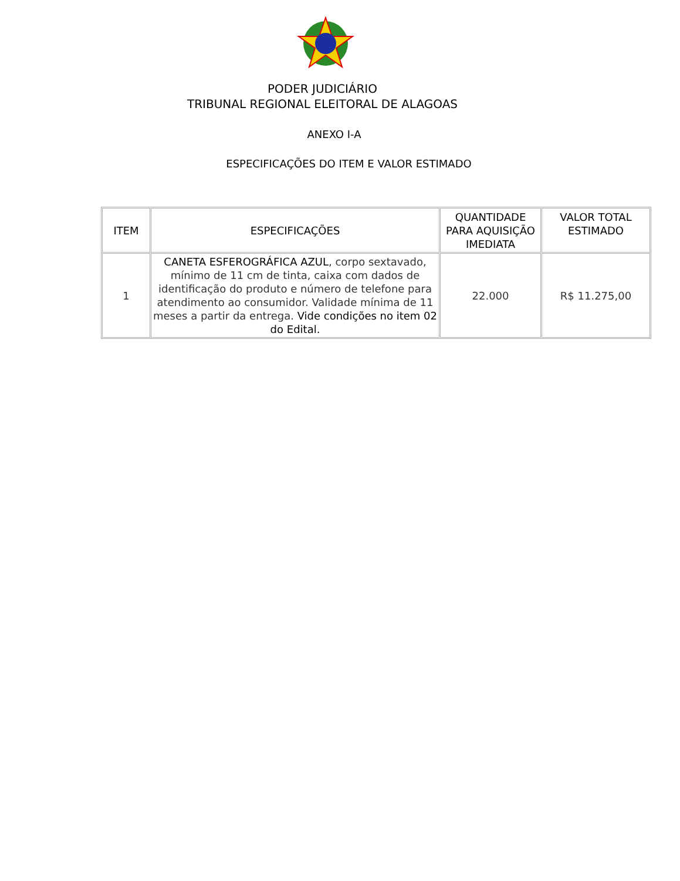PODER JUDICIÁRIO
TRIBUNAL REGIONAL ELEITORAL DE ALAGOAS
ANEXO I-A
ESPECIFICAÇÕES DO ITEM E VALOR ESTIMADO
| ITEM | ESPECIFICAÇÕES | QUANTIDADE PARA AQUISIÇÃO IMEDIATA | VALOR TOTAL ESTIMADO |
| --- | --- | --- | --- |
| 1 | CANETA ESFEROGRÁFICA AZUL , corpo sextavado, mínimo de 11 cm de tinta, caixa com dados de identificação do produto e número de telefone para atendimento ao consumidor. Validade mínima de 11 meses a partir da entrega. Vide condições no item 02 do Edital. | 22.000 | R$ 11.275,00 |